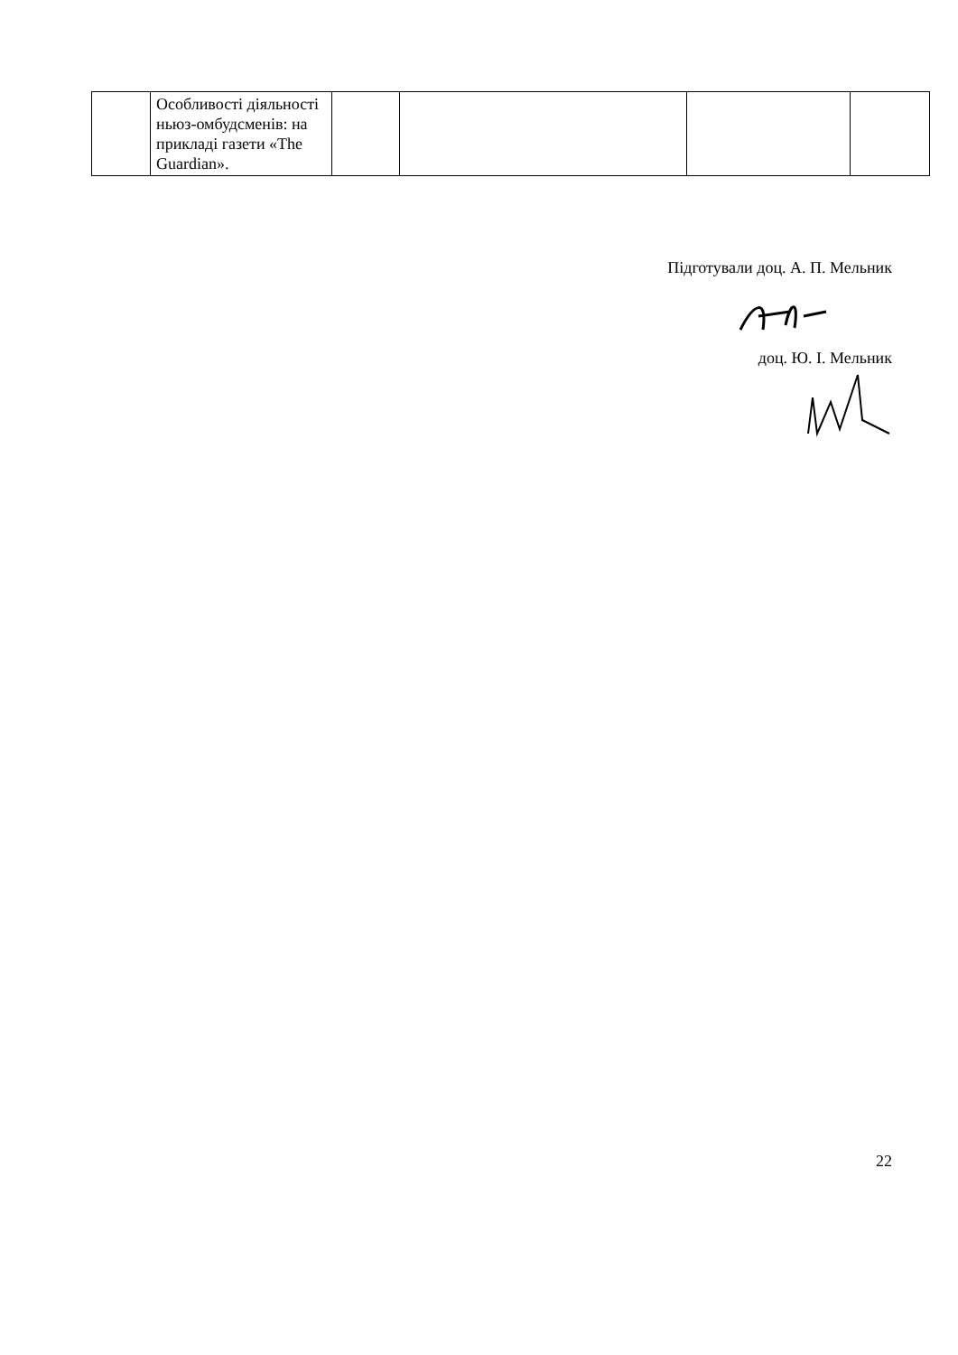| | Особливості діяльності ньюз-омбудсменів: на прикладі газети «The Guardian». | | | | |
Підготували доц. А. П. Мельник
доц. Ю. І. Мельник
22